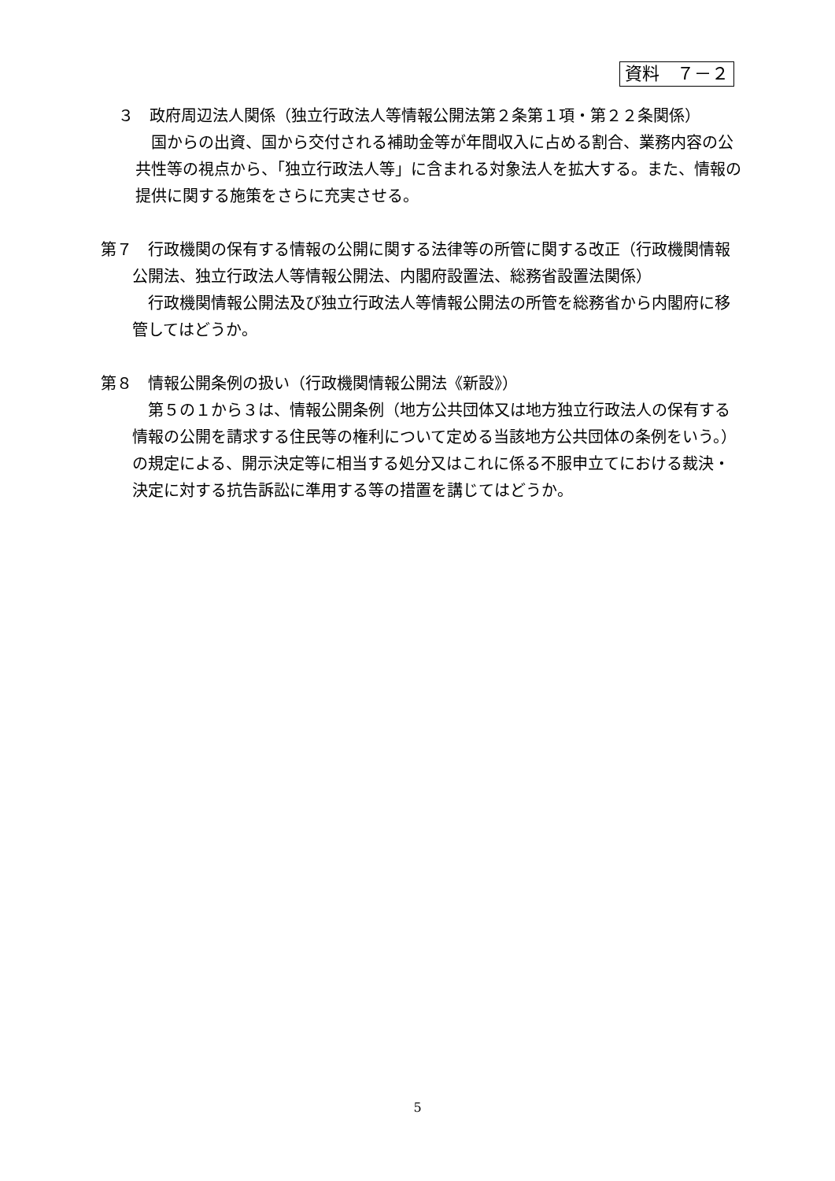資料　７－２
３　政府周辺法人関係（独立行政法人等情報公開法第２条第１項・第２２条関係）
国からの出資、国から交付される補助金等が年間収入に占める割合、業務内容の公共性等の視点から、「独立行政法人等」に含まれる対象法人を拡大する。また、情報の提供に関する施策をさらに充実させる。
第７　行政機関の保有する情報の公開に関する法律等の所管に関する改正（行政機関情報公開法、独立行政法人等情報公開法、内閣府設置法、総務省設置法関係）
行政機関情報公開法及び独立行政法人等情報公開法の所管を総務省から内閣府に移管してはどうか。
第８　情報公開条例の扱い（行政機関情報公開法《新設》）
第５の１から３は、情報公開条例（地方公共団体又は地方独立行政法人の保有する情報の公開を請求する住民等の権利について定める当該地方公共団体の条例をいう。）の規定による、開示決定等に相当する処分又はこれに係る不服申立てにおける裁決・決定に対する抗告訴訟に準用する等の措置を講じてはどうか。
5